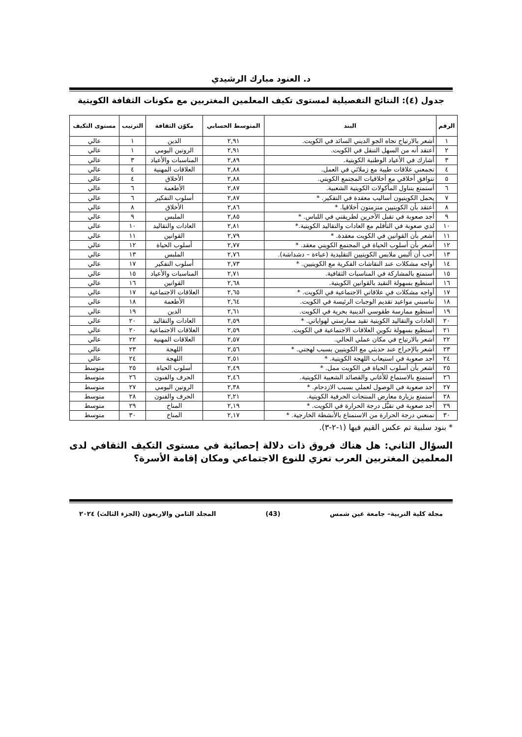د. العنود مبارك الرشيدي
جدول (٤): النتائج التفصيلية لمستوى تكيف المعلمين المغتربين مع مكونات الثقافة الكويتية
| الرقم | البند | المتوسط الحسابي | مكوّن الثقافة | الترتيب | مستوى التكيف |
| --- | --- | --- | --- | --- | --- |
| ١ | أشعر بالارتياح تجاه الجو الديني السائد في الكويت. | ٢,٩١ | الدين | ١ | عالي |
| ٢ | أعتقد أنه من السهل التنقل في الكويت. | ٢,٩١ | الروتين اليومي | ١ | عالي |
| ٣ | أشارك في الأعياد الوطنية الكويتية. | ٢,٨٩ | المناسبات والأعياد | ٣ | عالي |
| ٤ | تجمعني علاقات طيبة مع زملائي في العمل. | ٢,٨٨ | العلاقات المهنية | ٤ | عالي |
| ٥ | تتوافق أخلاقي مع أخلاقيات المجتمع الكويتي. | ٢,٨٨ | الأخلاق | ٤ | عالي |
| ٦ | أستمتع بتناول المأكولات الكويتية الشعبية. | ٢,٨٧ | الأطعمة | ٦ | عالي |
| ٧ | يحمل الكويتيون أساليب معقدة في التفكير. * | ٢,٨٧ | أسلوب التفكير | ٦ | عالي |
| ٨ | أعتقد بأن الكويتيين متزمتون أخلاقيا. * | ٢,٨٦ | الأخلاق | ٨ | عالي |
| ٩ | أجد صعوبة في تقبل الآخرين لطريقتي في اللباس. * | ٢,٨٥ | الملبس | ٩ | عالي |
| ١٠ | لدي صعوبة في التأقلم مع العادات والتقاليد الكويتية.* | ٢,٨١ | العادات والتقاليد | ١٠ | عالي |
| ١١ | أشعر بأن القوانين في الكويت معقدة. * | ٢,٧٩ | القوانين | ١١ | عالي |
| ١٢ | أشعر بأن أسلوب الحياة في المجتمع الكويتي معقد. * | ٢,٧٧ | أسلوب الحياة | ١٢ | عالي |
| ١٣ | أحب أن ألبس ملابس الكويتيين التقليدية (عباءة – دشداشة). | ٢,٧٦ | الملبس | ١٣ | عالي |
| ١٤ | أواجه مشكلات عند النقاشات الفكرية مع الكويتيين. * | ٢,٧٣ | أسلوب التفكير | ١٧ | عالي |
| ١٥ | أستمتع بالمشاركة في المناسبات الثقافية. | ٢,٧١ | المناسبات والأعياد | ١٥ | عالي |
| ١٦ | أستطيع بسهولة التقيد بالقوانين الكويتية. | ٢,٦٨ | القوانين | ١٦ | عالي |
| ١٧ | أواجه مشكلات في علاقاتي الاجتماعية في الكويت. * | ٢,٦٥ | العلاقات الاجتماعية | ١٧ | عالي |
| ١٨ | تناسبني مواعيد تقديم الوجبات الرئيسة في الكويت. | ٢,٦٤ | الأطعمة | ١٨ | عالي |
| ١٩ | أستطيع ممارسة طقوسي الدينية بحرية في الكويت. | ٢,٦١ | الدين | ١٩ | عالي |
| ٢٠ | العادات والتقاليد الكويتية تقيد ممارستي لهواياتي. * | ٢,٥٩ | العادات والتقاليد | ٢٠ | عالي |
| ٢١ | أستطيع بسهولة تكوين العلاقات الاجتماعية في الكويت. | ٢,٥٩ | العلاقات الاجتماعية | ٢٠ | عالي |
| ٢٢ | أشعر بالارتياح في مكان عملي الحالي. | ٢,٥٧ | العلاقات المهنية | ٢٢ | عالي |
| ٢٣ | أشعر بالإحراج عند حديثي مع الكويتيين بسبب لهجتي. * | ٢,٥٦ | اللهجة | ٢٣ | عالي |
| ٢٤ | أجد صعوبة في استيعاب اللهجة الكويتية. * | ٢,٥١ | اللهجة | ٢٤ | عالي |
| ٢٥ | أشعر بأن أسلوب الحياة في الكويت ممل. * | ٢,٤٩ | أسلوب الحياة | ٢٥ | متوسط |
| ٢٦ | أستمتع بالاستماع للأغاني والقصائد الشعبية الكويتية. | ٢,٤٦ | الحرف والفنون | ٢٦ | متوسط |
| ٢٧ | أجد صعوبة في الوصول لعملي بسبب الازدحام. * | ٢,٣٨ | الروتين اليومي | ٢٧ | متوسط |
| ٢٨ | أستمتع بزيارة معارض المنتجات الحرفية الكويتية. | ٢,٢١ | الحرف والفنون | ٢٨ | متوسط |
| ٢٩ | أجد صعوبة في تقبُّل درجة الحرارة في الكويت. * | ٢,١٩ | المناخ | ٢٩ | متوسط |
| ٣٠ | تمنعني درجة الحرارة من الاستمتاع بالأنشطة الخارجية. * | ٢,١٧ | المناخ | ٣٠ | متوسط |
* بنود سلبية تم عكس القيم فيها (١-٢-٣).
السؤال الثاني: هل هناك فروق ذات دلالة إحصائية في مستوى التكيف الثقافي لدى المعلمين المغتربين العرب تعزي للنوع الاجتماعي ومكان إقامة الأسرة؟
مجلة كلية التربية– جامعة عين شمس (43) المجلد الثامن والاربعون (الجزء الثالث) ٢٠٢٤